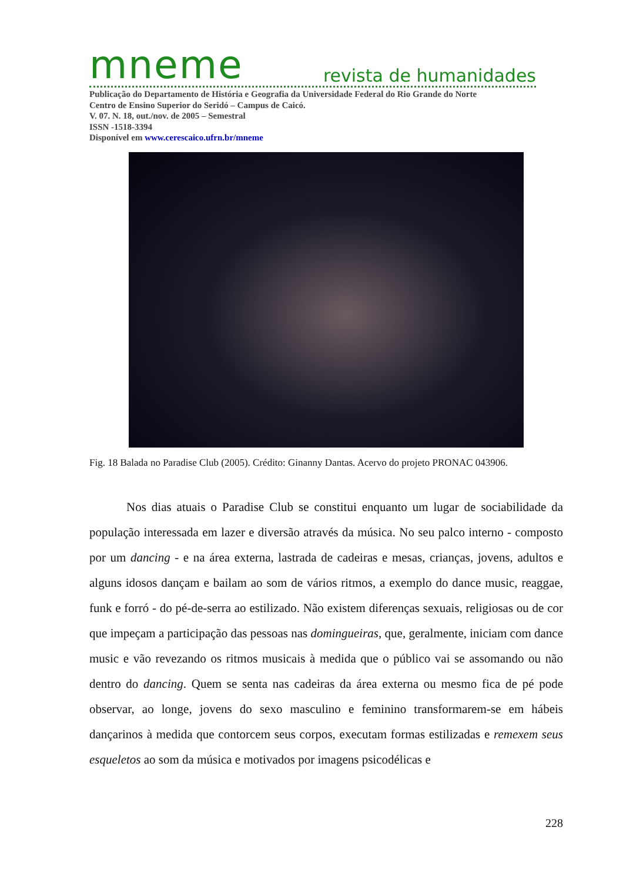mneme revista de humanidades
Publicação do Departamento de História e Geografia da Universidade Federal do Rio Grande do Norte
Centro de Ensino Superior do Seridó – Campus de Caicó.
V. 07. N. 18, out./nov. de 2005 – Semestral
ISSN -1518-3394
Disponível em www.cerescaico.ufrn.br/mneme
Fig. 18 Balada no Paradise Club (2005). Crédito: Ginanny Dantas. Acervo do projeto PRONAC 043906.
Nos dias atuais o Paradise Club se constitui enquanto um lugar de sociabilidade da população interessada em lazer e diversão através da música. No seu palco interno - composto por um dancing - e na área externa, lastrada de cadeiras e mesas, crianças, jovens, adultos e alguns idosos dançam e bailam ao som de vários ritmos, a exemplo do dance music, reaggae, funk e forró - do pé-de-serra ao estilizado. Não existem diferenças sexuais, religiosas ou de cor que impeçam a participação das pessoas nas domingueiras, que, geralmente, iniciam com dance music e vão revezando os ritmos musicais à medida que o público vai se assomando ou não dentro do dancing. Quem se senta nas cadeiras da área externa ou mesmo fica de pé pode observar, ao longe, jovens do sexo masculino e feminino transformarem-se em hábeis dançarinos à medida que contorcem seus corpos, executam formas estilizadas e remexem seus esqueletos ao som da música e motivados por imagens psicodélicas e
228